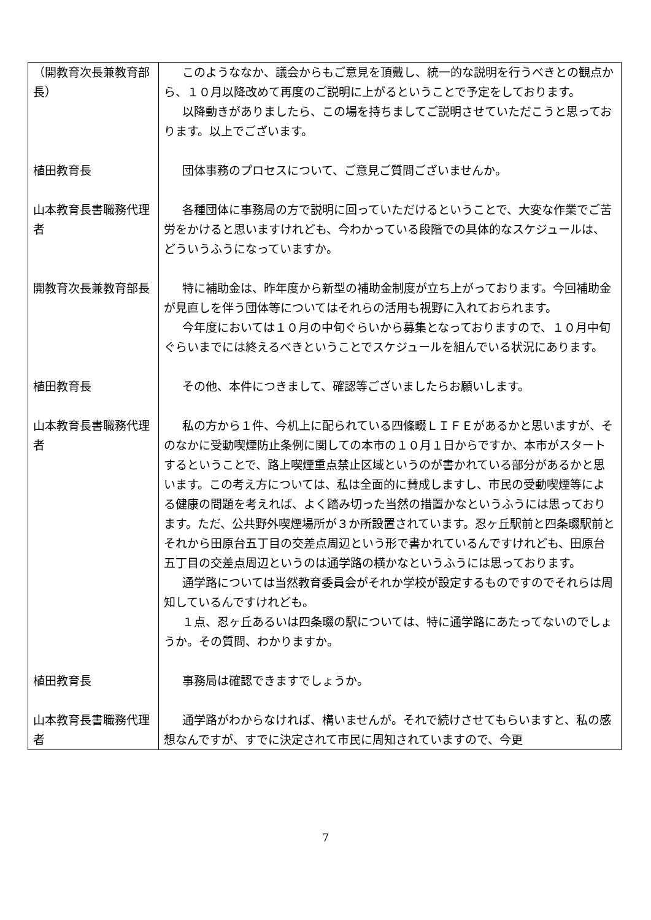| （開教育次長兼教育部長） | このようななか、議会からもご意見を頂戴し、統一的な説明を行うべきとの観点から、１０月以降改めて再度のご説明に上がるということで予定をしております。 以降動きがありましたら、この場を持ちましてご説明させていただこうと思っております。以上でございます。 |
| 植田教育長 | 団体事務のプロセスについて、ご意見ご質問ございませんか。 |
| 山本教育長書職務代理者 | 各種団体に事務局の方で説明に回っていただけるということで、大変な作業でご苦労をかけると思いますけれども、今わかっている段階での具体的なスケジュールは、どういうふうになっていますか。 |
| 開教育次長兼教育部長 | 特に補助金は、昨年度から新型の補助金制度が立ち上がっております。今回補助金が見直しを伴う団体等についてはそれらの活用も視野に入れておられます。 今年度においては１０月の中旬ぐらいから募集となっておりますので、１０月中旬ぐらいまでには終えるべきということでスケジュールを組んでいる状況にあります。 |
| 植田教育長 | その他、本件につきまして、確認等ございましたらお願いします。 |
| 山本教育長書職務代理者 | 私の方から１件、今机上に配られている四條畷ＬＩＦＥがあるかと思いますが、そのなかに受動喫煙防止条例に関しての本市の１０月１日からですか、本市がスタートするということで、路上喫煙重点禁止区域というのが書かれている部分があるかと思います。この考え方については、私は全面的に賛成しますし、市民の受動喫煙等による健康の問題を考えれば、よく踏み切った当然の措置かなというふうには思っております。ただ、公共野外喫煙場所が３か所設置されています。忍ヶ丘駅前と四条畷駅前とそれから田原台五丁目の交差点周辺という形で書かれているんですけれども、田原台五丁目の交差点周辺というのは通学路の横かなというふうには思っております。 通学路については当然教育委員会がそれか学校が設定するものですのでそれらは周知しているんですけれども。 １点、忍ヶ丘あるいは四条畷の駅については、特に通学路にあたってないのでしょうか。その質問、わかりますか。 |
| 植田教育長 | 事務局は確認できますでしょうか。 |
| 山本教育長書職務代理者 | 通学路がわからなければ、構いませんが。それで続けさせてもらいますと、私の感想なんですが、すでに決定されて市民に周知されていますので、今更 |
7